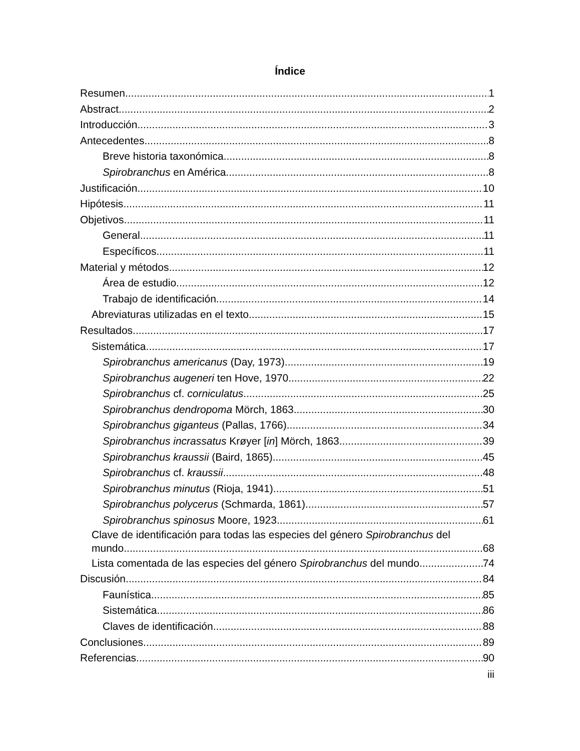Índice
Resumen 1
Abstract 2
Introducción 3
Antecedentes 8
Breve historia taxonómica 8
Spirobranchus en América 8
Justificación 10
Hipótesis 11
Objetivos 11
General 11
Específicos 11
Material y métodos 12
Área de estudio 12
Trabajo de identificación 14
Abreviaturas utilizadas en el texto 15
Resultados 17
Sistemática 17
Spirobranchus americanus (Day, 1973) 19
Spirobranchus augeneri ten Hove, 1970 22
Spirobranchus cf. corniculatus 25
Spirobranchus dendropoma Mörch, 1863 30
Spirobranchus giganteus (Pallas, 1766) 34
Spirobranchus incrassatus Krøyer [in] Mörch, 1863 39
Spirobranchus kraussii (Baird, 1865) 45
Spirobranchus cf. kraussii 48
Spirobranchus minutus (Rioja, 1941) 51
Spirobranchus polycerus (Schmarda, 1861) 57
Spirobranchus spinosus Moore, 1923 61
Clave de identificación para todas las especies del género Spirobranchus del
mundo 68
Lista comentada de las especies del género Spirobranchus del mundo 74
Discusión 84
Faunística 85
Sistemática 86
Claves de identificación 88
Conclusiones 89
Referencias 90
iii